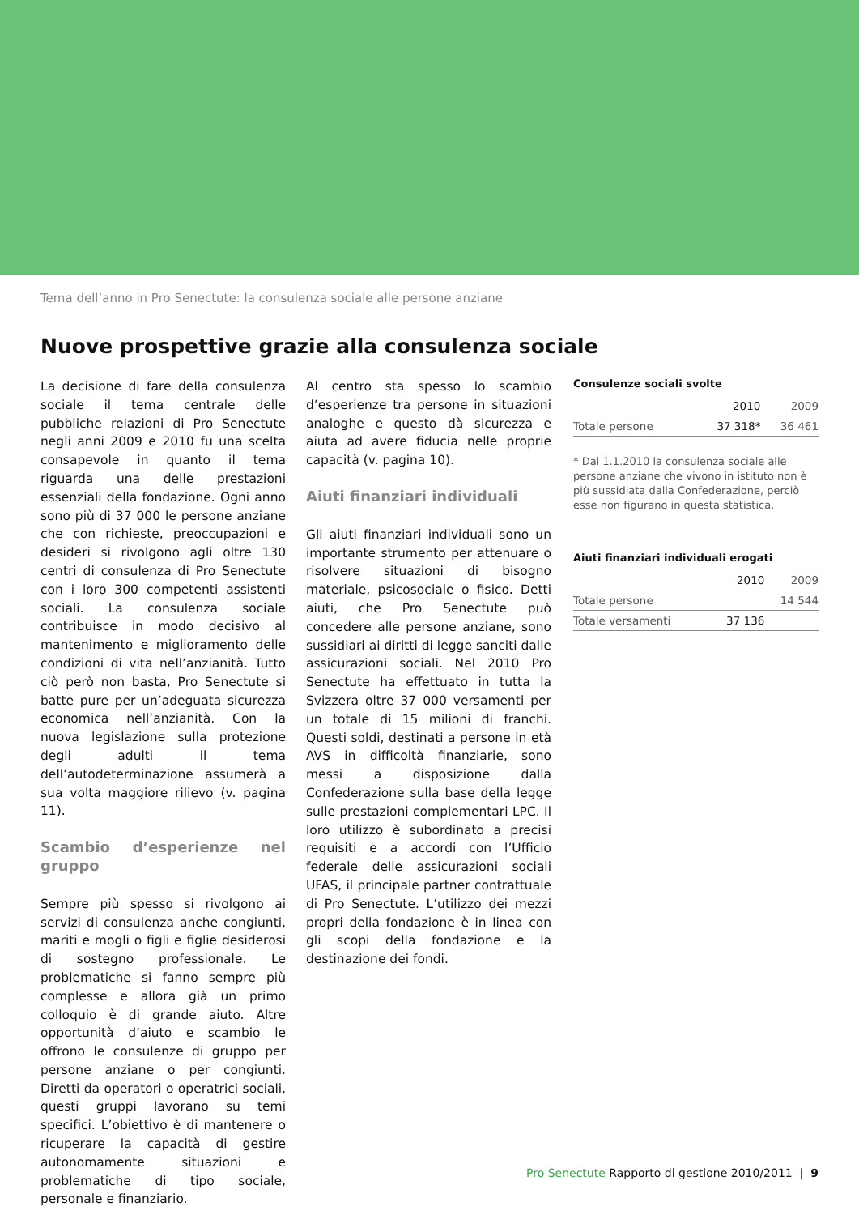Tema dell’anno in Pro Senectute: la consulenza sociale alle persone anziane
Nuove prospettive grazie alla consulenza sociale
La decisione di fare della consulenza sociale il tema centrale delle pubbliche relazioni di Pro Senectute negli anni 2009 e 2010 fu una scelta consapevole in quanto il tema riguarda una delle prestazioni essenziali della fondazione. Ogni anno sono più di 37 000 le persone anziane che con richieste, preoccupazioni e desideri si rivolgono agli oltre 130 centri di consulenza di Pro Senectute con i loro 300 competenti assistenti sociali. La consulenza sociale contribuisce in modo decisivo al mantenimento e miglioramento delle condizioni di vita nell’anzianità. Tutto ciò però non basta, Pro Senectute si batte pure per un’adeguata sicurezza economica nell’anzianità. Con la nuova legislazione sulla protezione degli adulti il tema dell’autodeterminazione assumerà a sua volta maggiore rilievo (v. pagina 11).
Scambio d’esperienze nel gruppo
Sempre più spesso si rivolgono ai servizi di consulenza anche congiunti, mariti e mogli o figli e figlie desiderosi di sostegno professionale. Le problematiche si fanno sempre più complesse e allora già un primo colloquio è di grande aiuto. Altre opportunità d’aiuto e scambio le offrono le consulenze di gruppo per persone anziane o per congiunti. Diretti da operatori o operatrici sociali, questi gruppi lavorano su temi specifici. L’obiettivo è di mantenere o ricuperare la capacità di gestire autonomamente situazioni e problematiche di tipo sociale, personale e finanziario.
Al centro sta spesso lo scambio d’esperienze tra persone in situazioni analoghe e questo dà sicurezza e aiuta ad avere fiducia nelle proprie capacità (v. pagina 10).
Aiuti finanziari individuali
Gli aiuti finanziari individuali sono un importante strumento per attenuare o risolvere situazioni di bisogno materiale, psicosociale o fisico. Detti aiuti, che Pro Senectute può concedere alle persone anziane, sono sussidiari ai diritti di legge sanciti dalle assicurazioni sociali. Nel 2010 Pro Senectute ha effettuato in tutta la Svizzera oltre 37 000 versamenti per un totale di 15 milioni di franchi. Questi soldi, destinati a persone in età AVS in difficoltà finanziarie, sono messi a disposizione dalla Confederazione sulla base della legge sulle prestazioni complementari LPC. Il loro utilizzo è subordinato a precisi requisiti e a accordi con l’Ufficio federale delle assicurazioni sociali UFAS, il principale partner contrattuale di Pro Senectute. L’utilizzo dei mezzi propri della fondazione è in linea con gli scopi della fondazione e la destinazione dei fondi.
Consulenze sociali svolte
| | 2010 | 2009 |
| --- | --- | --- |
| Totale persone | 37 318* | 36 461 |
* Dal 1.1.2010 la consulenza sociale alle persone anziane che vivono in istituto non è più sussidiata dalla Confederazione, perciò esse non figurano in questa statistica.
Aiuti finanziari individuali erogati
| | 2010 | 2009 |
| --- | --- | --- |
| Totale persone | | 14 544 |
| Totale versamenti | 37 136 | |
Pro Senectute Rapporto di gestione 2010/2011 | 9